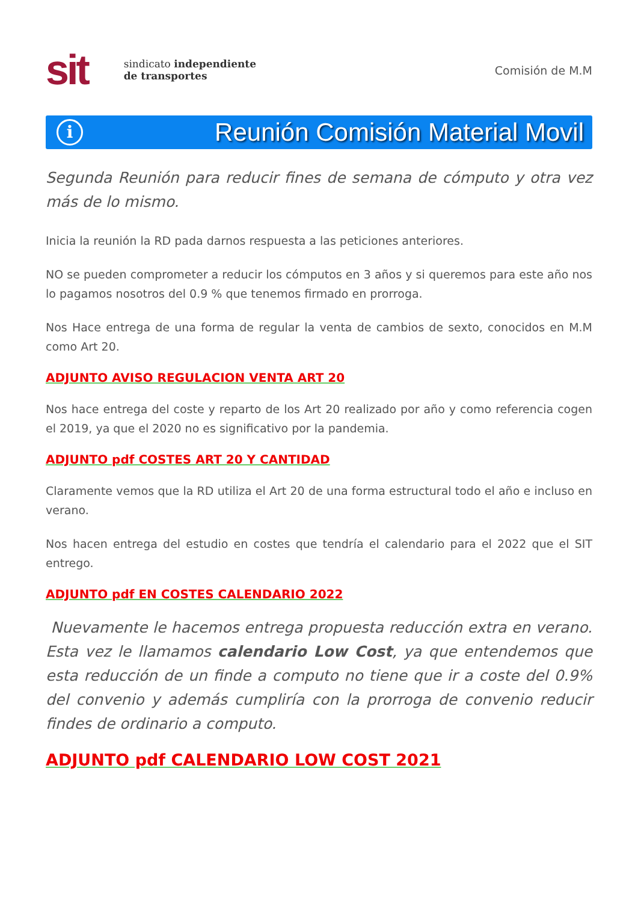sit
sindicato independiente
de transportes
Comisión de M.M
i
Reunión Comisión Material Movil
Segunda Reunión para reducir fines de semana de cómputo y otra vez más de lo mismo.
Inicia la reunión la RD pada darnos respuesta a las peticiones anteriores.
NO se pueden comprometer a reducir los cómputos en 3 años y si queremos para este año nos lo pagamos nosotros del 0.9 % que tenemos firmado en prorroga.
Nos Hace entrega de una forma de regular la venta de cambios de sexto, conocidos en M.M como Art 20.
ADJUNTO AVISO REGULACION VENTA ART 20
Nos hace entrega del coste y reparto de los Art 20 realizado por año y como referencia cogen el 2019, ya que el 2020 no es significativo por la pandemia.
ADJUNTO pdf COSTES ART 20 Y CANTIDAD
Claramente vemos que la RD utiliza el Art 20 de una forma estructural todo el año e incluso en verano.
Nos hacen entrega del estudio en costes que tendría el calendario para el 2022 que el SIT entrego.
ADJUNTO pdf EN COSTES CALENDARIO 2022
Nuevamente le hacemos entrega propuesta reducción extra en verano. Esta vez le llamamos calendario Low Cost, ya que entendemos que esta reducción de un finde a computo no tiene que ir a coste del 0.9% del convenio y además cumpliría con la prorroga de convenio reducir findes de ordinario a computo.
ADJUNTO pdf CALENDARIO LOW COST 2021